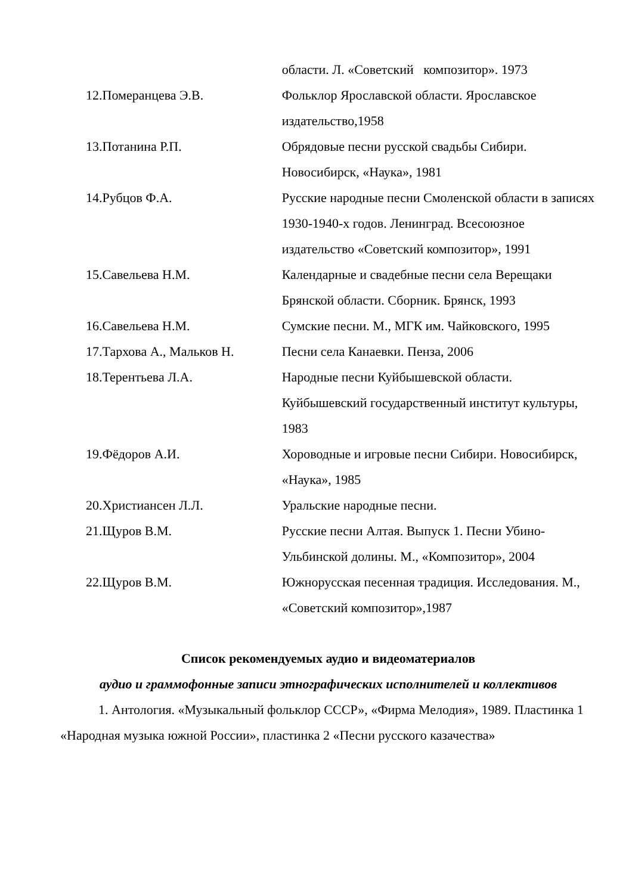| | области. Л. «Советский композитор». 1973 |
| 12.Померанцева Э.В. | Фольклор Ярославской области. Ярославское издательство,1958 |
| 13.Потанина Р.П. | Обрядовые песни русской свадьбы Сибири. Новосибирск, «Наука», 1981 |
| 14.Рубцов Ф.А. | Русские народные песни Смоленской области в записях 1930-1940-х годов. Ленинград. Всесоюзное издательство «Советский композитор», 1991 |
| 15.Савельева Н.М. | Календарные и свадебные песни села Верещаки Брянской области. Сборник. Брянск, 1993 |
| 16.Савельева Н.М. | Сумские песни. М., МГК им. Чайковского, 1995 |
| 17.Тархова А., Мальков Н. | Песни села Канаевки. Пенза, 2006 |
| 18.Терентьева Л.А. | Народные песни Куйбышевской области. Куйбышевский государственный институт культуры, 1983 |
| 19.Фёдоров А.И. | Хороводные и игровые песни Сибири. Новосибирск, «Наука», 1985 |
| 20.Христиансен Л.Л. | Уральские народные песни. |
| 21.Щуров В.М. | Русские песни Алтая. Выпуск 1. Песни Убино-Ульбинской долины. М., «Композитор», 2004 |
| 22.Щуров В.М. | Южнорусская песенная традиция. Исследования. М., «Советский композитор»,1987 |
Список рекомендуемых аудио и видеоматериалов
аудио и граммофонные записи этнографических исполнителей и коллективов
1. Антология. «Музыкальный фольклор СССР», «Фирма Мелодия», 1989. Пластинка 1 «Народная музыка южной России», пластинка 2 «Песни русского казачества»